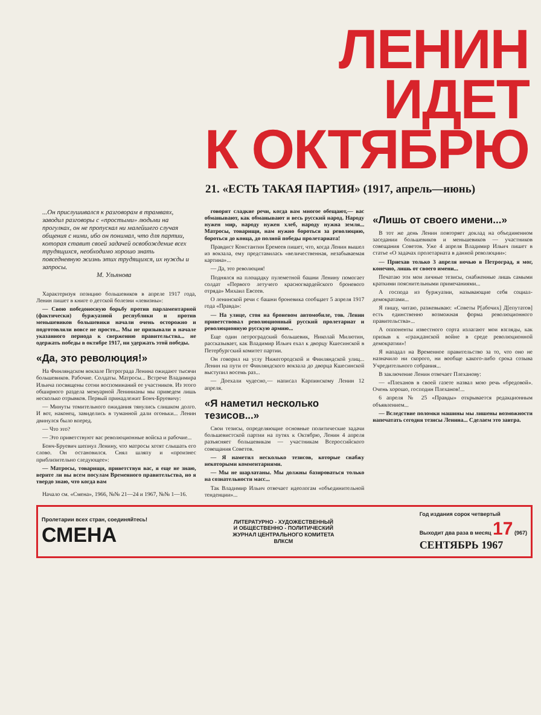ЛЕНИН
ИДЕТ
К ОКТЯБРЮ
21. «ЕСТЬ ТАКАЯ ПАРТИЯ» (1917, апрель—июнь)
...Он прислушивался к разговорам в трамваях, заводил разговоры с «простыми» людьми на прогулках, он не пропускал ни малейшего случая общения с ними, ибо он понимал, что для партии, которая ставит своей задачей освобождение всех трудящихся, необходимо хорошо знать повседневную жизнь этих трудящихся, их нужды и запросы.
М. Ульянова
Характеризуя позицию большевиков в апреле 1917 года, Ленин пишет в книге о детской болезни «левизны»:
— Свою победоносную борьбу против парламентарной (фактически) буржуазной республики и против меньшевиков большевики начали очень осторожно и подготовляли вовсе не просто... Мы не призывали в начале указанного периода к свержению правительства... не одержать победы в октябре 1917, ни удержать этой победы.
«Да, это революция!»
На Финляндском вокзале Петрограда Ленина ожидают тысячи большевиков. Рабочие. Солдаты. Матросы... Встрече Владимира Ильича посвящены сотни воспоминаний ее участников. Из этого обширного раздела мемуарной Ленинианы мы приведем лишь несколько отрывков. Первый принадлежит Бонч-Бруевичу:
— Минуты томительного ожидания тянулись слишком долго. И вот, наконец, завиделись в туманной дали огоньки... Ленин двинулся было вперед.
— Что это?
— Это приветствуют вас революционные войска и рабочие...
Бонч-Бруевич шепнул Ленину, что матросы хотят слышать его слово. Он остановился. Снял шляпу и «произнес приблизительно следующее»:
— Матросы, товарищи, приветствуя вас, я еще не знаю, верите ли вы всем посулам Временного правительства, но я твердо знаю, что когда вам
Начало см. «Смена», 1966, №№ 21—24 и 1967, №№ 1—16.
говорят сладкие речи, когда вам многое обещают,— вас обманывают, как обманывают и весь русский народ. Народу нужен мир, народу нужен хлеб, народу нужна земля... Матросы, товарищи, нам нужно бороться за революцию, бороться до конца, до полной победы пролетариата!
Правдист Константин Еремеев пишет, что, когда Ленин вышел из вокзала, ему представилась «величественная, незабываемая картина»...
— Да, это революция!
Поднялся на площадку пулеметной башни Ленину помогает солдат «Первого летучего красногвардейского броневого отряда» Михаил Евсеев.
О ленинской речи с башни броневика сообщает 5 апреля 1917 года «Правда»:
— На улице, стоя на броневом автомобиле, тов. Ленин приветствовал революционный русский пролетариат и революционную русскую армию...
Еще один петроградский большевик, Николай Милютин, рассказывает, как Владимир Ильич ехал к дворцу Кшесинской в Петербургский комитет партии.
Он говорил на углу Нижегородской и Финляндской улиц... Ленин на пути от Финляндского вокзала до дворца Кшесинской выступил восемь раз...
— Доехали чудесно,— написал Карпинскому Ленин 12 апреля.
«Я наметил несколько тезисов...»
Свои тезисы, определяющие основные политические задачи большевистской партии на путях к Октябрю, Ленин 4 апреля разъясняет большевикам — участникам Всероссийского совещания Советов.
— Я наметил несколько тезисов, которые снабжу некоторыми комментариями.
— Мы не шарлатаны. Мы должны базироваться только на сознательности масс...
Так Владимир Ильич отвечает идеологам «объединительной тенденции»...
«Лишь от своего имени...»
В тот же день Ленин повторяет доклад на объединенном заседании большевиков и меньшевиков — участников совещания Советов. Уже 4 апреля Владимир Ильич пишет в статье «О задачах пролетариата в данной революции»:
— Приехав только 3 апреля ночью в Петроград, я мог, конечно, лишь от своего имени...
Печатаю эти мои личные тезисы, снабженные лишь самыми краткими пояснительными примечаниями...
А господа из буржуазии, называющие себя социал-демократами...
Я пишу, читаю, разжевываю: «Советы Р[абочих] Д[епутатов] есть единственно возможная форма революционного правительства»...
А оппоненты известного сорта излагают мои взгляды, как призыв к «гражданской войне в среде революционной демократии»!
Я нападал на Временное правительство за то, что оно не назначило ни скорого, ни вообще какого-либо срока созыва Учредительного собрания...
В заключение Ленин отвечает Плеханову:
— «Плеханов в своей газете назвал мою речь «бредовой». Очень хорошо, господин Плеханов!...
6 апреля № 25 «Правды» открывается редакционным объявлением...
— Вследствие поломки машины мы лишены возможности напечатать сегодня тезисы Ленина... Сделаем это завтра.
Пролетарии всех стран, соединяйтесь!
СМЕНА
ЛИТЕРАТУРНО - ХУДОЖЕСТВЕННЫЙ
И ОБЩЕСТВЕННО - ПОЛИТИЧЕСКИЙ
ЖУРНАЛ ЦЕНТРАЛЬНОГО КОМИТЕТА
ВЛКСМ
Год издания сорок четвертый
Выходит два раза в месяц 17 (967)
СЕНТЯБРЬ 1967